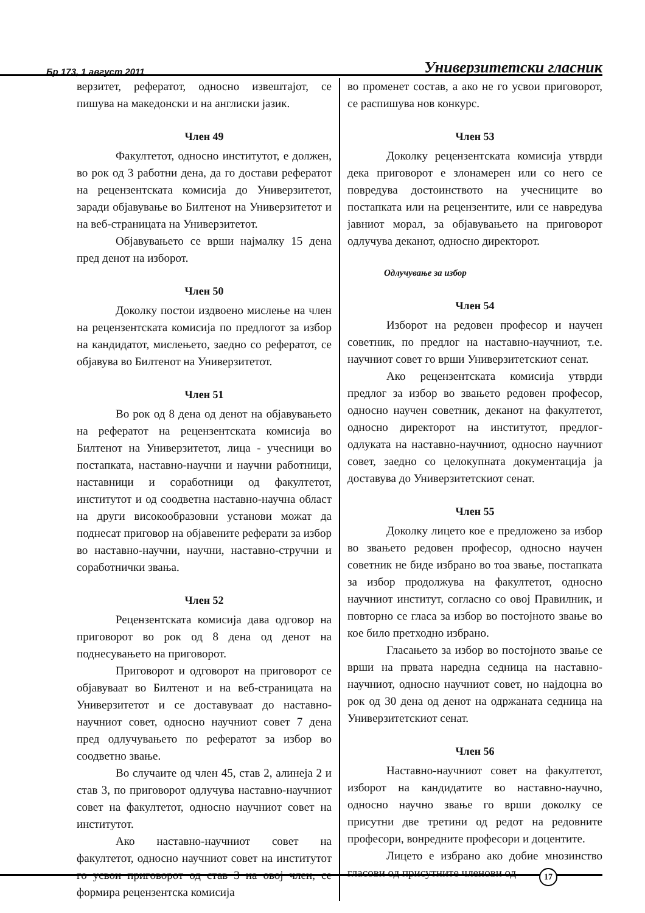Бр 173, 1 август 2011 Универзитетски гласник
верзитет, рефератот, односно извештајот, се пишува на македонски и на англиски јазик.
Член 49
Факултетот, односно институтот, е должен, во рок од 3 работни дена, да го достави рефератот на рецензентската комисија до Универзитетот, заради објавување во Билтенот на Универзитетот и на веб-страницата на Универзитетот.
Објавувањето се врши најмалку 15 дена пред денот на изборот.
Член 50
Доколку постои издвоено мислење на член на рецензентската комисија по предлогот за избор на кандидатот, мислењето, заедно со рефератот, се објавува во Билтенот на Универзитетот.
Член 51
Во рок од 8 дена од денот на објавувањето на рефератот на рецензентската комисија во Билтенот на Универзитетот, лица - учесници во постапката, наставно-научни и научни работници, наставници и соработници од факултетот, институтот и од соодветна наставно-научна област на други високообразовни установи можат да поднесат приговор на објавените реферати за избор во наставно-научни, научни, наставно-стручни и соработнички звања.
Член 52
Рецензентската комисија дава одговор на приговорот во рок од 8 дена од денот на поднесувањето на приговорот.
Приговорот и одговорот на приговорот се објавуваат во Билтенот и на веб-страницата на Универзитетот и се доставуваат до наставно-научниот совет, односно научниот совет 7 дена пред одлучувањето по рефератот за избор во соодветно звање.
Во случаите од член 45, став 2, алинеја 2 и став 3, по приговорот одлучува наставно-научниот совет на факултетот, односно научниот совет на институтот.
Ако наставно-научниот совет на факултетот, односно научниот совет на институтот го усвои приговорот од став 3 на овој член, се формира рецензентска комисија
во променет состав, а ако не го усвои приговорот, се распишува нов конкурс.
Член 53
Доколку рецензентската комисија утврди дека приговорот е злонамерен или со него се повредува достоинството на учесниците во постапката или на рецензентите, или се навредува јавниот морал, за објавувањето на приговорот одлучува деканот, односно директорот.
Одлучување за избор
Член 54
Изборот на редовен професор и научен советник, по предлог на наставно-научниот, т.е. научниот совет го врши Универзитетскиот сенат.
Ако рецензентската комисија утврди предлог за избор во звањето редовен професор, односно научен советник, деканот на факултетот, односно директорот на институтот, предлог-одлуката на наставно-научниот, односно научниот совет, заедно со целокупната документација ја доставува до Универзитетскиот сенат.
Член 55
Доколку лицето кое е предложено за избор во звањето редовен професор, односно научен советник не биде избрано во тоа звање, постапката за избор продолжува на факултетот, односно научниот институт, согласно со овој Правилник, и повторно се гласа за избор во постојното звање во кое било претходно избрано.
Гласањето за избор во постојното звање се врши на првата наредна седница на наставно-научниот, односно научниот совет, но најдоцна во рок од 30 дена од денот на одржаната седница на Универзитетскиот сенат.
Член 56
Наставно-научниот совет на факултетот, изборот на кандидатите во наставно-научно, односно научно звање го врши доколку се присутни две третини од редот на редовните професори, вонредните професори и доцентите.
Лицето е избрано ако добие мнозинство гласови од присутните членови од
17